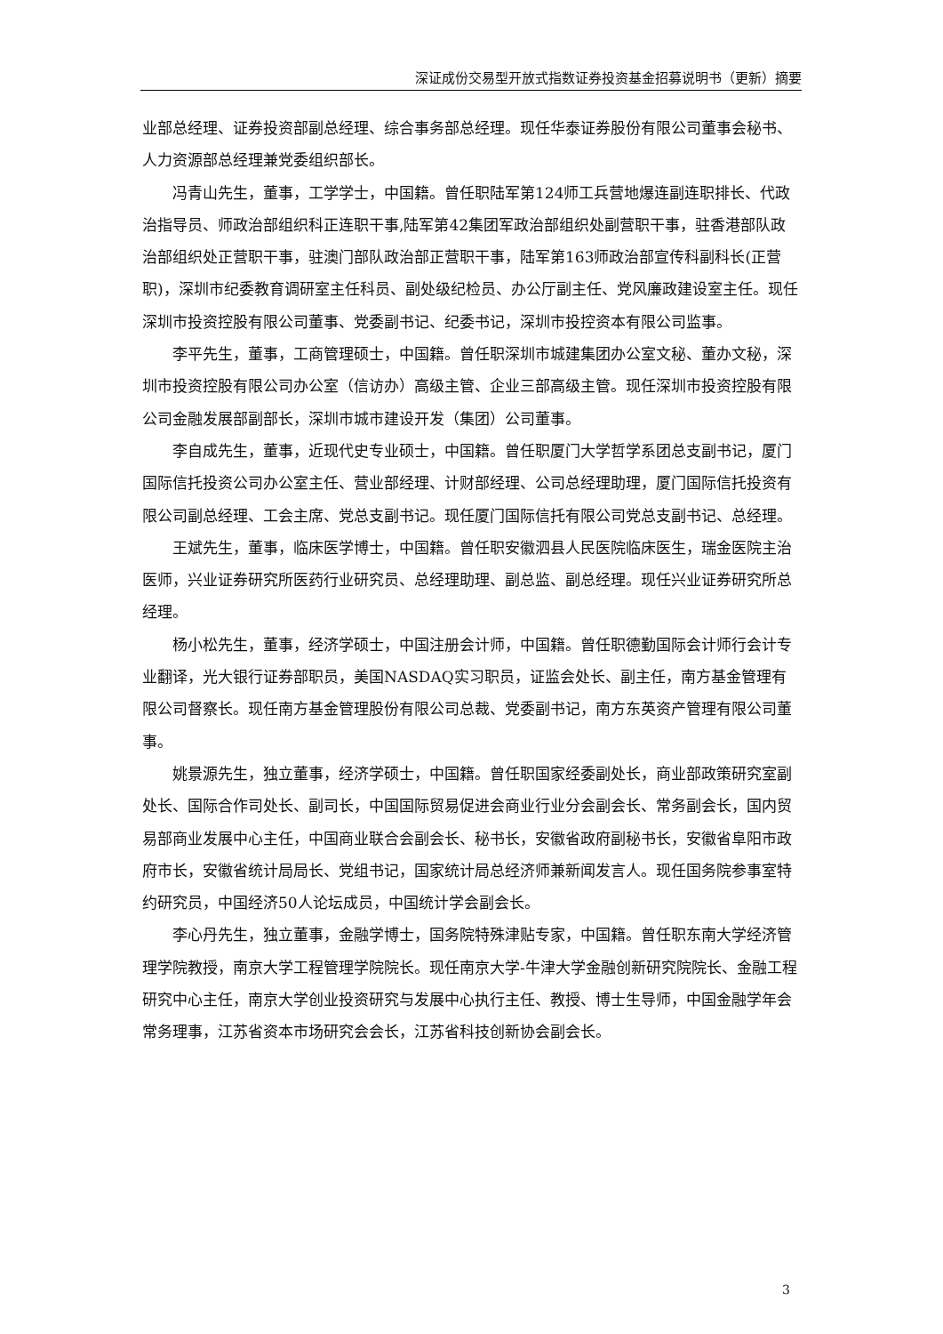深证成份交易型开放式指数证券投资基金招募说明书（更新）摘要
业部总经理、证券投资部副总经理、综合事务部总经理。现任华泰证券股份有限公司董事会秘书、人力资源部总经理兼党委组织部长。
冯青山先生，董事，工学学士，中国籍。曾任职陆军第124师工兵营地爆连副连职排长、代政治指导员、师政治部组织科正连职干事,陆军第42集团军政治部组织处副营职干事，驻香港部队政治部组织处正营职干事，驻澳门部队政治部正营职干事，陆军第163师政治部宣传科副科长(正营职)，深圳市纪委教育调研室主任科员、副处级纪检员、办公厅副主任、党风廉政建设室主任。现任深圳市投资控股有限公司董事、党委副书记、纪委书记，深圳市投控资本有限公司监事。
李平先生，董事，工商管理硕士，中国籍。曾任职深圳市城建集团办公室文秘、董办文秘，深圳市投资控股有限公司办公室（信访办）高级主管、企业三部高级主管。现任深圳市投资控股有限公司金融发展部副部长，深圳市城市建设开发（集团）公司董事。
李自成先生，董事，近现代史专业硕士，中国籍。曾任职厦门大学哲学系团总支副书记，厦门国际信托投资公司办公室主任、营业部经理、计财部经理、公司总经理助理，厦门国际信托投资有限公司副总经理、工会主席、党总支副书记。现任厦门国际信托有限公司党总支副书记、总经理。
王斌先生，董事，临床医学博士，中国籍。曾任职安徽泗县人民医院临床医生，瑞金医院主治医师，兴业证券研究所医药行业研究员、总经理助理、副总监、副总经理。现任兴业证券研究所总经理。
杨小松先生，董事，经济学硕士，中国注册会计师，中国籍。曾任职德勤国际会计师行会计专业翻译，光大银行证券部职员，美国NASDAQ实习职员，证监会处长、副主任，南方基金管理有限公司督察长。现任南方基金管理股份有限公司总裁、党委副书记，南方东英资产管理有限公司董事。
姚景源先生，独立董事，经济学硕士，中国籍。曾任职国家经委副处长，商业部政策研究室副处长、国际合作司处长、副司长，中国国际贸易促进会商业行业分会副会长、常务副会长，国内贸易部商业发展中心主任，中国商业联合会副会长、秘书长，安徽省政府副秘书长，安徽省阜阳市政府市长，安徽省统计局局长、党组书记，国家统计局总经济师兼新闻发言人。现任国务院参事室特约研究员，中国经济50人论坛成员，中国统计学会副会长。
李心丹先生，独立董事，金融学博士，国务院特殊津贴专家，中国籍。曾任职东南大学经济管理学院教授，南京大学工程管理学院院长。现任南京大学-牛津大学金融创新研究院院长、金融工程研究中心主任，南京大学创业投资研究与发展中心执行主任、教授、博士生导师，中国金融学年会常务理事，江苏省资本市场研究会会长，江苏省科技创新协会副会长。
3